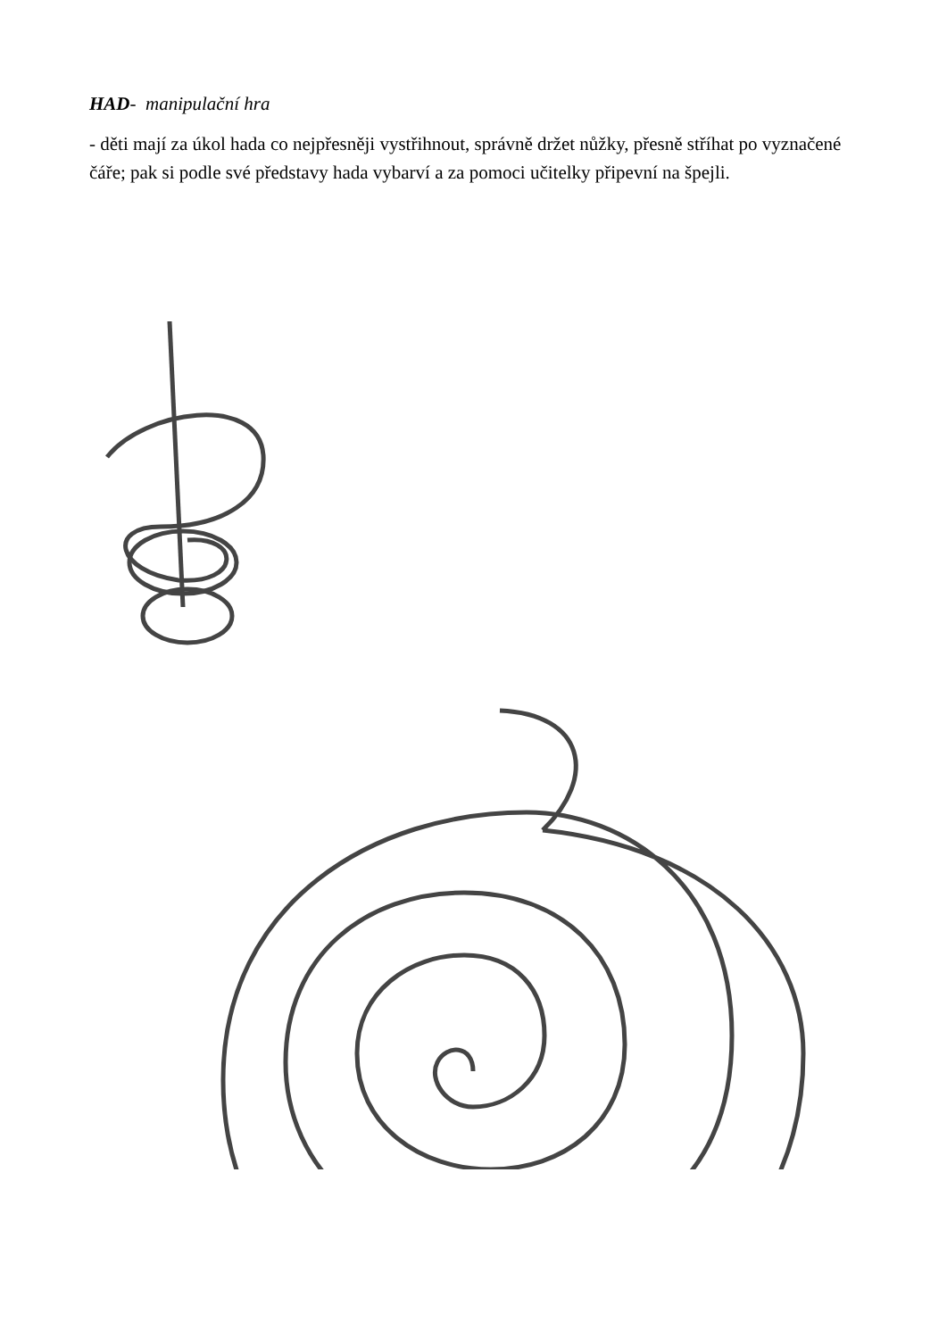HAD- manipulační hra
- děti mají za úkol hada co nejpřesněji vystřihnout, správně držet nůžky, přesně stříhat po vyznačené čáře; pak si podle své představy hada vybarví a za pomoci učitelky připevní na špejli.